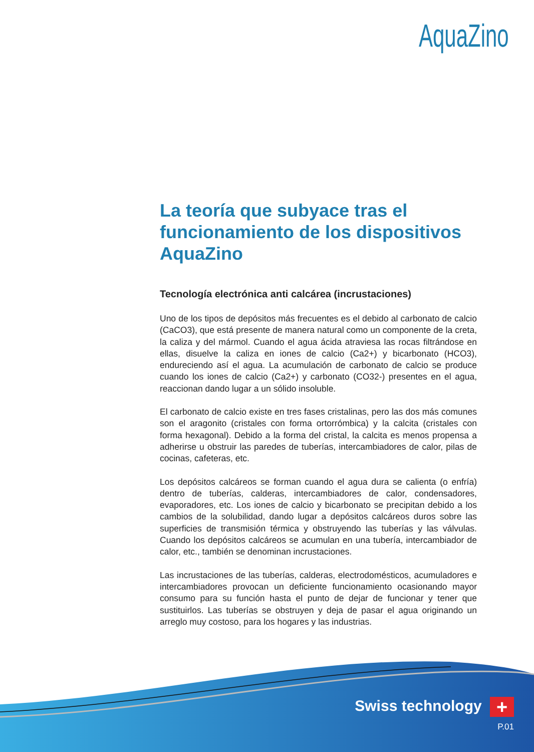AquaZino
La teoría que subyace tras el funcionamiento de los dispositivos AquaZino
Tecnología electrónica anti calcárea (incrustaciones)
Uno de los tipos de depósitos más frecuentes es el debido al carbonato de calcio (CaCO3), que está presente de manera natural como un componente de la creta, la caliza y del mármol. Cuando el agua ácida atraviesa las rocas filtrándose en ellas, disuelve la caliza en iones de calcio (Ca2+) y bicarbonato (HCO3), endureciendo así el agua. La acumulación de carbonato de calcio se produce cuando los iones de calcio (Ca2+) y carbonato (CO32-) presentes en el agua, reaccionan dando lugar a un sólido insoluble.
El carbonato de calcio existe en tres fases cristalinas, pero las dos más comunes son el aragonito (cristales con forma ortorrómbica) y la calcita (cristales con forma hexagonal). Debido a la forma del cristal, la calcita es menos propensa a adherirse u obstruir las paredes de tuberías, intercambiadores de calor, pilas de cocinas, cafeteras, etc.
Los depósitos calcáreos se forman cuando el agua dura se calienta (o enfría) dentro de tuberías, calderas, intercambiadores de calor, condensadores, evaporadores, etc. Los iones de calcio y bicarbonato se precipitan debido a los cambios de la solubilidad, dando lugar a depósitos calcáreos duros sobre las superficies de transmisión térmica y obstruyendo las tuberías y las válvulas. Cuando los depósitos calcáreos se acumulan en una tubería, intercambiador de calor, etc., también se denominan incrustaciones.
Las incrustaciones de las tuberías, calderas, electrodomésticos, acumuladores e intercambiadores provocan un deficiente funcionamiento ocasionando mayor consumo para su función hasta el punto de dejar de funcionar y tener que sustituirlos. Las tuberías se obstruyen y deja de pasar el agua originando un arreglo muy costoso, para los hogares y las industrias.
Swiss technology +
P.01